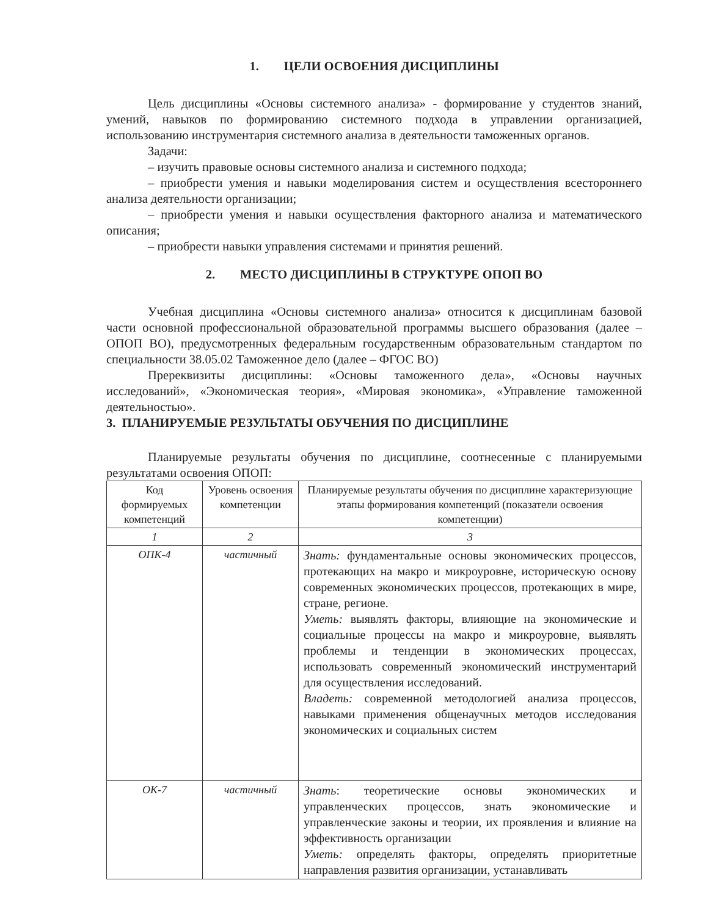1. ЦЕЛИ ОСВОЕНИЯ ДИСЦИПЛИНЫ
Цель дисциплины «Основы системного анализа» - формирование у студентов знаний, умений, навыков по формированию системного подхода в управлении организацией, использованию инструментария системного анализа в деятельности таможенных органов.
Задачи:
– изучить правовые основы системного анализа и системного подхода;
– приобрести умения и навыки моделирования систем и осуществления всестороннего анализа деятельности организации;
– приобрести умения и навыки осуществления факторного анализа и математического описания;
– приобрести навыки управления системами и принятия решений.
2. МЕСТО ДИСЦИПЛИНЫ В СТРУКТУРЕ ОПОП ВО
Учебная дисциплина «Основы системного анализа» относится к дисциплинам базовой части основной профессиональной образовательной программы высшего образования (далее – ОПОП ВО), предусмотренных федеральным государственным образовательным стандартом по специальности 38.05.02 Таможенное дело (далее – ФГОС ВО)
Пререквизиты дисциплины: «Основы таможенного дела», «Основы научных исследований», «Экономическая теория», «Мировая экономика», «Управление таможенной деятельностью».
3. ПЛАНИРУЕМЫЕ РЕЗУЛЬТАТЫ ОБУЧЕНИЯ ПО ДИСЦИПЛИНЕ
Планируемые результаты обучения по дисциплине, соотнесенные с планируемыми результатами освоения ОПОП:
| Код формируемых компетенций | Уровень освоения компетенции | Планируемые результаты обучения по дисциплине характеризующие этапы формирования компетенций (показатели освоения компетенции) |
| --- | --- | --- |
| 1 | 2 | 3 |
| ОПК-4 | частичный | Знать: фундаментальные основы экономических процессов, протекающих на макро и микроуровне, историческую основу современных экономических процессов, протекающих в мире, стране, регионе. Уметь: выявлять факторы, влияющие на экономические и социальные процессы на макро и микроуровне, выявлять проблемы и тенденции в экономических процессах, использовать современный экономический инструментарий для осуществления исследований. Владеть: современной методологией анализа процессов, навыками применения общенаучных методов исследования экономических и социальных систем |
| ОК-7 | частичный | Знать : теоретические основы экономических и управленческих процессов, знать экономические и управленческие законы и теории, их проявления и влияние на эффективность организации Уметь: определять факторы, определять приоритетные направления развития организации, устанавливать |